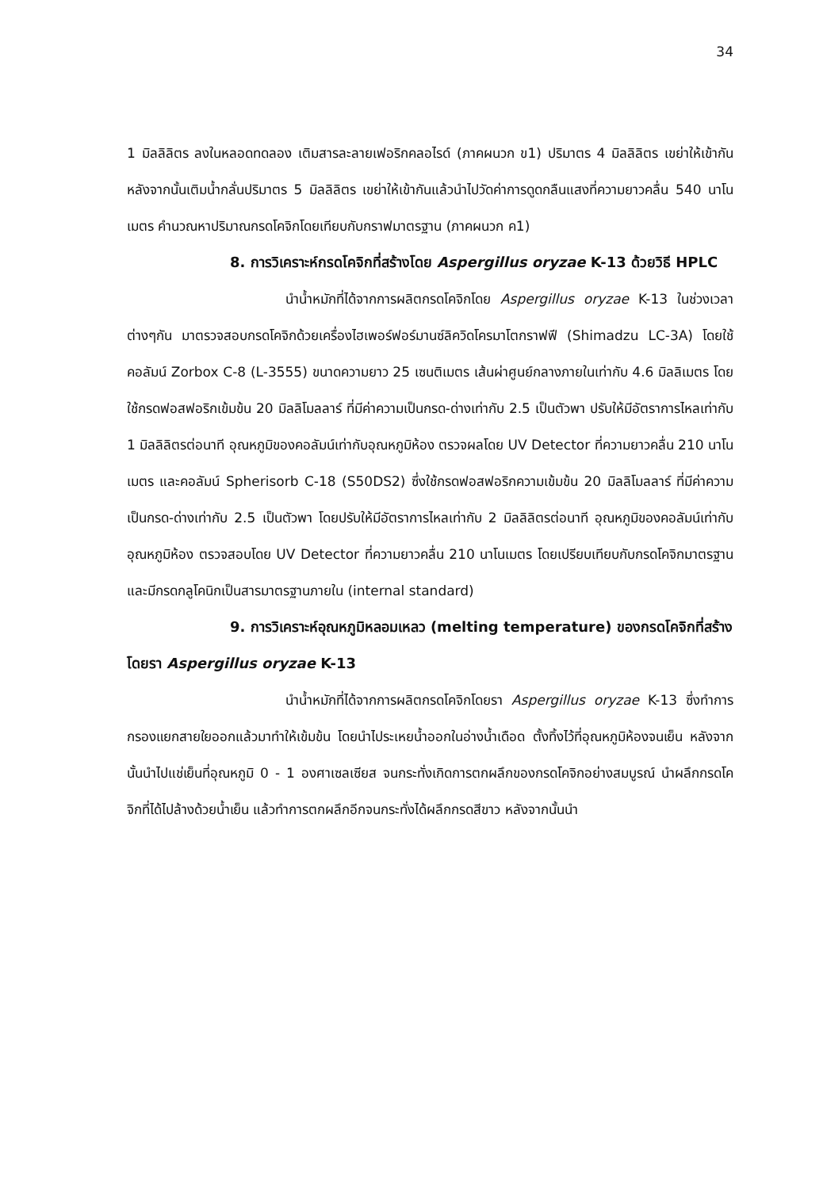34
1 มิลลิลิตร ลงในหลอดทดลอง เติมสารละลายเฟอริกคลอไรด์ (ภาคผนวก ข1) ปริมาตร 4 มิลลิลิตร เขย่าให้เข้ากัน หลังจากนั้นเติมน้ำกลั่นปริมาตร 5 มิลลิลิตร เขย่าให้เข้ากันแล้วนำไปวัดค่าการดูดกลืนแสงที่ความยาวคลื่น 540 นาโนเมตร คำนวณหาปริมาณกรดโคจิกโดยเทียบกับกราฟมาตรฐาน (ภาคผนวก ค1)
8. การวิเคราะห์กรดโคจิกที่สร้างโดย Aspergillus oryzae K-13 ด้วยวิธี HPLC
นำน้ำหมักที่ได้จากการผลิตกรดโคจิกโดย Aspergillus oryzae K-13 ในช่วงเวลาต่างๆกัน มาตรวจสอบกรดโคจิกด้วยเครื่องไฮเพอร์ฟอร์มานซ์ลิควิดโครมาโตกราฟฟี (Shimadzu LC-3A) โดยใช้คอลัมน์ Zorbox C-8 (L-3555) ขนาดความยาว 25 เซนติเมตร เส้นผ่าศูนย์กลางภายในเท่ากับ 4.6 มิลลิเมตร โดยใช้กรดฟอสฟอริกเข้มข้น 20 มิลลิโมลลาร์ ที่มีค่าความเป็นกรด-ด่างเท่ากับ 2.5 เป็นตัวพา ปรับให้มีอัตราการไหลเท่ากับ 1 มิลลิลิตรต่อนาที อุณหภูมิของคอลัมน์เท่ากับอุณหภูมิห้อง ตรวจผลโดย UV Detector ที่ความยาวคลื่น 210 นาโนเมตร และคอลัมน์ Spherisorb C-18 (S50DS2) ซึ่งใช้กรดฟอสฟอริกความเข้มข้น 20 มิลลิโมลลาร์ ที่มีค่าความเป็นกรด-ด่างเท่ากับ 2.5 เป็นตัวพา โดยปรับให้มีอัตราการไหลเท่ากับ 2 มิลลิลิตรต่อนาที อุณหภูมิของคอลัมน์เท่ากับอุณหภูมิห้อง ตรวจสอบโดย UV Detector ที่ความยาวคลื่น 210 นาโนเมตร โดยเปรียบเทียบกับกรดโคจิกมาตรฐาน และมีกรดกลูโคนิกเป็นสารมาตรฐานภายใน (internal standard)
9. การวิเคราะห์อุณหภูมิหลอมเหลว (melting temperature) ของกรดโคจิกที่สร้างโดยรา Aspergillus oryzae K-13
นำน้ำหมักที่ได้จากการผลิตกรดโคจิกโดยรา Aspergillus oryzae K-13 ซึ่งทำการกรองแยกสายใยออกแล้วมาทำให้เข้มข้น โดยนำไประเหยน้ำออกในอ่างน้ำเดือด ตั้งทิ้งไว้ที่อุณหภูมิห้องจนเย็น หลังจากนั้นนำไปแช่เย็นที่อุณหภูมิ 0 - 1 องศาเซลเซียส จนกระทั่งเกิดการตกผลึกของกรดโคจิกอย่างสมบูรณ์ นำผลึกกรดโคจิกที่ได้ไปล้างด้วยน้ำเย็น แล้วทำการตกผลึกอีกจนกระทั่งได้ผลึกกรดสีขาว หลังจากนั้นนำ